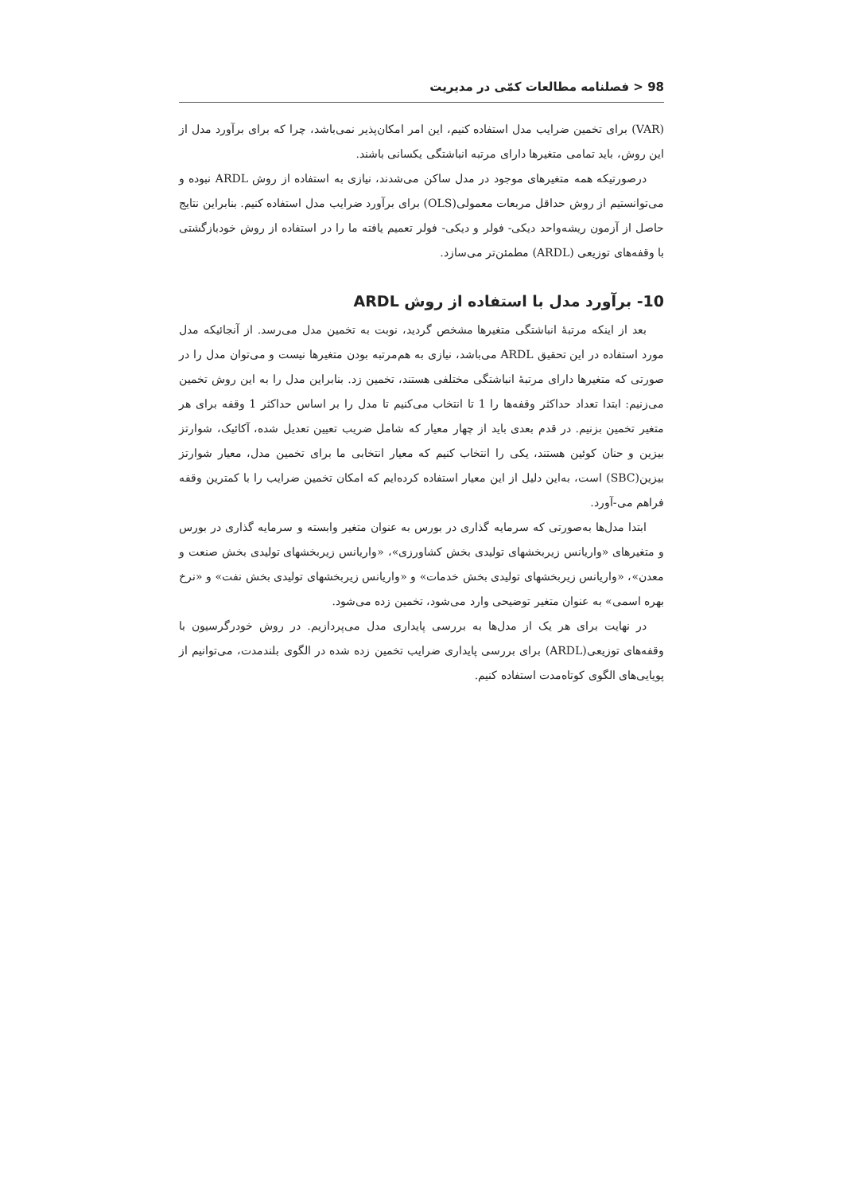98 < فصلنامه مطالعات کمّی در مدیریت
(VAR) برای تخمین ضرایب مدل استفاده کنیم، این امر امکان‌پذیر نمی‌باشد، چرا که برای برآورد مدل از این روش، باید تمامی متغیرها دارای مرتبه انباشتگی یکسانی باشند.
درصورتیکه همه متغیرهای موجود در مدل ساکن می‌شدند، نیازی به استفاده از روش ARDL نبوده و می‌توانستیم از روش حداقل مربعات معمولی(OLS) برای برآورد ضرایب مدل استفاده کنیم. بنابراین نتایج حاصل از آزمون ریشه‌واحد دیکی- فولر و دیکی- فولر تعمیم یافته ما را در استفاده از روش خودبازگشتی با وقفه‌های توزیعی (ARDL) مطمئن‌تر می‌سازد.
10- برآورد مدل با استفاده از روش ARDL
بعد از اینکه مرتبۀ انباشتگی متغیرها مشخص گردید، نوبت به تخمین مدل می‌رسد. از آنجائیکه مدل مورد استفاده در این تحقیق ARDL می‌باشد، نیازی به هم‌مرتبه بودن متغیرها نیست و می‌توان مدل را در صورتی که متغیرها دارای مرتبۀ انباشتگی مختلفی هستند، تخمین زد. بنابراین مدل را به این روش تخمین می‌زنیم: ابتدا تعداد حداکثر وقفه‌ها را 1 تا انتخاب می‌کنیم تا مدل را بر اساس حداکثر 1 وقفه برای هر متغیر تخمین بزنیم. در قدم بعدی باید از چهار معیار که شامل ضریب تعیین تعدیل شده، آکائیک، شوارتز بیزین و حنان کوئین هستند، یکی را انتخاب کنیم که معیار انتخابی ما برای تخمین مدل، معیار شوارتز بیزین(SBC) است، به‌این دلیل از این معیار استفاده کرده‌ایم که امکان تخمین ضرایب را با کمترین وقفه فراهم می-آورد.
ابتدا مدل‌ها به‌صورتی که سرمایه گذاری در بورس به عنوان متغیر وابسته و سرمایه گذاری در بورس و متغیرهای «واریانس زیربخشهای تولیدی بخش کشاورزی»، «واریانس زیربخشهای تولیدی بخش صنعت و معدن»، «واریانس زیربخشهای تولیدی بخش خدمات» و «واریانس زیربخشهای تولیدی بخش نفت» و «نرخ بهره اسمی» به عنوان متغیر توضیحی وارد می‌شود، تخمین زده می‌شود.
در نهایت برای هر یک از مدل‌ها به بررسی پایداری مدل می‌پردازیم. در روش خودرگرسیون با وقفه‌های توزیعی(ARDL) برای بررسی پایداری ضرایب تخمین زده شده در الگوی بلندمدت، می‌توانیم از پویایی‌های الگوی کوتاه‌مدت استفاده کنیم.